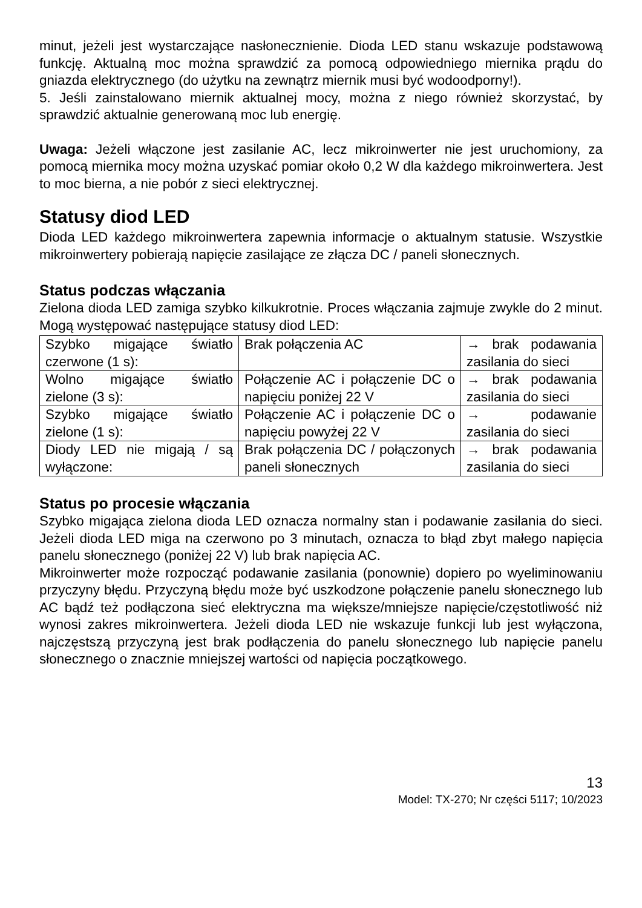minut, jeżeli jest wystarczające nasłonecznienie. Dioda LED stanu wskazuje podstawową funkcję. Aktualną moc można sprawdzić za pomocą odpowiedniego miernika prądu do gniazda elektrycznego (do użytku na zewnątrz miernik musi być wodoodporny!).
5. Jeśli zainstalowano miernik aktualnej mocy, można z niego również skorzystać, by sprawdzić aktualnie generowaną moc lub energię.
Uwaga: Jeżeli włączone jest zasilanie AC, lecz mikroinwerter nie jest uruchomiony, za pomocą miernika mocy można uzyskać pomiar około 0,2 W dla każdego mikroinwertera. Jest to moc bierna, a nie pobór z sieci elektrycznej.
Statusy diod LED
Dioda LED każdego mikroinwertera zapewnia informacje o aktualnym statusie. Wszystkie mikroinwertery pobierają napięcie zasilające ze złącza DC / paneli słonecznych.
Status podczas włączania
Zielona dioda LED zamiga szybko kilkukrotnie. Proces włączania zajmuje zwykle do 2 minut. Mogą występować następujące statusy diod LED:
| Szybko migające światło czerwone (1 s): | Brak połączenia AC | → brak podawania zasilania do sieci |
| Wolno migające światło zielone (3 s): | Połączenie AC i połączenie DC o napięciu poniżej 22 V | → brak podawania zasilania do sieci |
| Szybko migające światło zielone (1 s): | Połączenie AC i połączenie DC o napięciu powyżej 22 V | → podawanie zasilania do sieci |
| Diody LED nie migają / są wyłączone: | Brak połączenia DC / połączonych paneli słonecznych | → brak podawania zasilania do sieci |
Status po procesie włączania
Szybko migająca zielona dioda LED oznacza normalny stan i podawanie zasilania do sieci. Jeżeli dioda LED miga na czerwono po 3 minutach, oznacza to błąd zbyt małego napięcia panelu słonecznego (poniżej 22 V) lub brak napięcia AC.
Mikroinwerter może rozpocząć podawanie zasilania (ponownie) dopiero po wyeliminowaniu przyczyny błędu. Przyczyną błędu może być uszkodzone połączenie panelu słonecznego lub AC bądź też podłączona sieć elektryczna ma większe/mniejsze napięcie/częstotliwość niż wynosi zakres mikroinwertera. Jeżeli dioda LED nie wskazuje funkcji lub jest wyłączona, najczęstszą przyczyną jest brak podłączenia do panelu słonecznego lub napięcie panelu słonecznego o znacznie mniejszej wartości od napięcia początkowego.
13
Model: TX-270; Nr części 5117; 10/2023